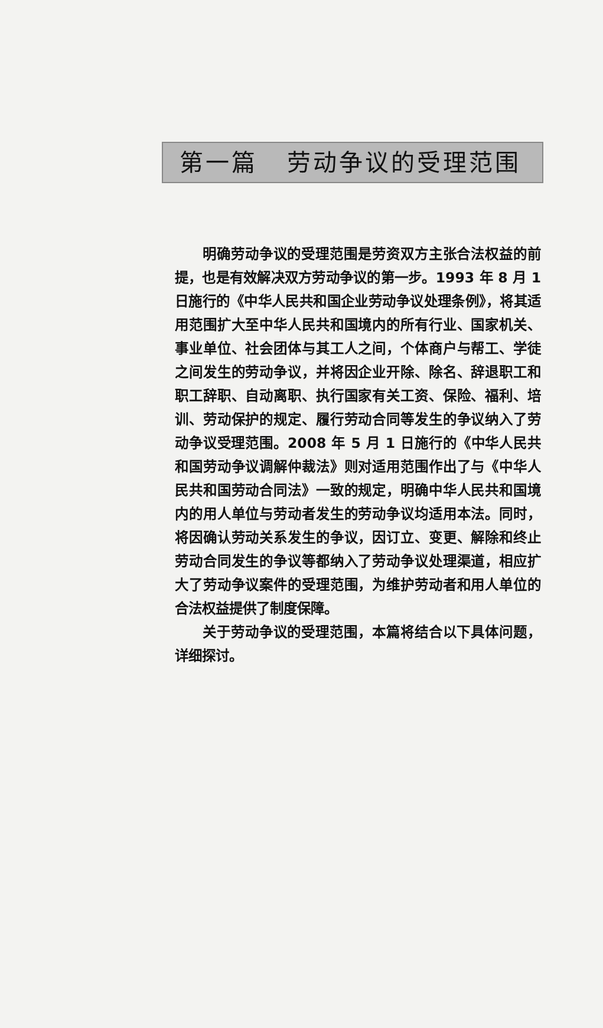第一篇 劳动争议的受理范围
明确劳动争议的受理范围是劳资双方主张合法权益的前提，也是有效解决双方劳动争议的第一步。1993 年 8 月 1 日施行的《中华人民共和国企业劳动争议处理条例》，将其适用范围扩大至中华人民共和国境内的所有行业、国家机关、事业单位、社会团体与其工人之间，个体商户与帮工、学徒之间发生的劳动争议，并将因企业开除、除名、辞退职工和职工辞职、自动离职、执行国家有关工资、保险、福利、培训、劳动保护的规定、履行劳动合同等发生的争议纳入了劳动争议受理范围。2008 年 5 月 1 日施行的《中华人民共和国劳动争议调解仲裁法》则对适用范围作出了与《中华人民共和国劳动合同法》一致的规定，明确中华人民共和国境内的用人单位与劳动者发生的劳动争议均适用本法。同时，将因确认劳动关系发生的争议，因订立、变更、解除和终止劳动合同发生的争议等都纳入了劳动争议处理渠道，相应扩大了劳动争议案件的受理范围，为维护劳动者和用人单位的合法权益提供了制度保障。
关于劳动争议的受理范围，本篇将结合以下具体问题，详细探讨。